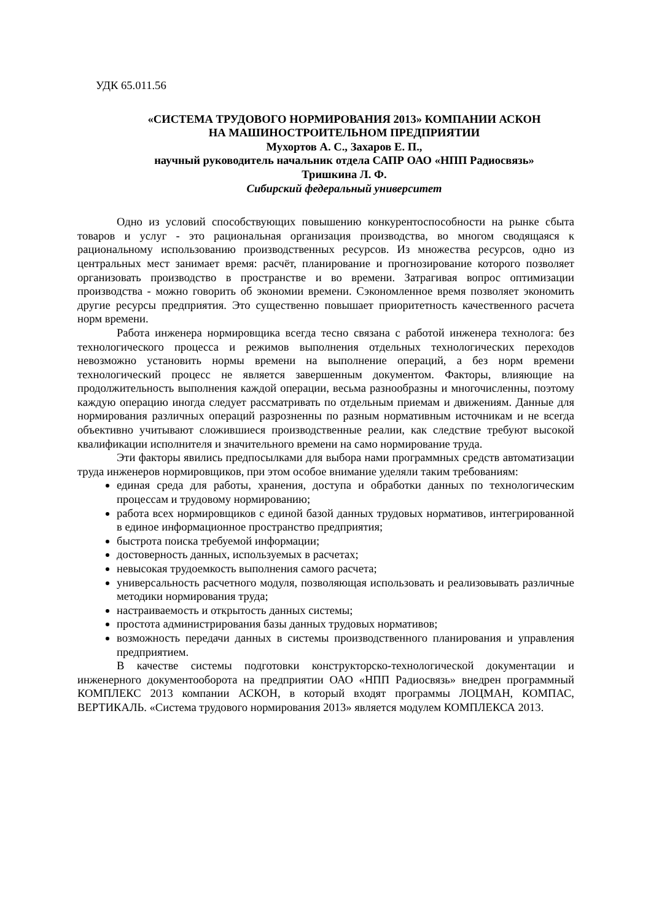УДК 65.011.56
«СИСТЕМА ТРУДОВОГО НОРМИРОВАНИЯ 2013» КОМПАНИИ АСКОН
НА МАШИНОСТРОИТЕЛЬНОМ ПРЕДПРИЯТИИ
Мухортов А. С., Захаров Е. П.,
научный руководитель начальник отдела САПР ОАО «НПП Радиосвязь»
Тришкина Л. Ф.
Сибирский федеральный университет
Одно из условий способствующих повышению конкурентоспособности на рынке сбыта товаров и услуг - это рациональная организация производства, во многом сводящаяся к рациональному использованию производственных ресурсов. Из множества ресурсов, одно из центральных мест занимает время: расчёт, планирование и прогнозирование которого позволяет организовать производство в пространстве и во времени. Затрагивая вопрос оптимизации производства - можно говорить об экономии времени. Сэкономленное время позволяет экономить другие ресурсы предприятия. Это существенно повышает приоритетность качественного расчета норм времени.
Работа инженера нормировщика всегда тесно связана с работой инженера технолога: без технологического процесса и режимов выполнения отдельных технологических переходов невозможно установить нормы времени на выполнение операций, а без норм времени технологический процесс не является завершенным документом. Факторы, влияющие на продолжительность выполнения каждой операции, весьма разнообразны и многочисленны, поэтому каждую операцию иногда следует рассматривать по отдельным приемам и движениям. Данные для нормирования различных операций разрозненны по разным нормативным источникам и не всегда объективно учитывают сложившиеся производственные реалии, как следствие требуют высокой квалификации исполнителя и значительного времени на само нормирование труда.
Эти факторы явились предпосылками для выбора нами программных средств автоматизации труда инженеров нормировщиков, при этом особое внимание уделяли таким требованиям:
единая среда для работы, хранения, доступа и обработки данных по технологическим процессам и трудовому нормированию;
работа всех нормировщиков с единой базой данных трудовых нормативов, интегрированной в единое информационное пространство предприятия;
быстрота поиска требуемой информации;
достоверность данных, используемых в расчетах;
невысокая трудоемкость выполнения самого расчета;
универсальность расчетного модуля, позволяющая использовать и реализовывать различные методики нормирования труда;
настраиваемость и открытость данных системы;
простота администрирования базы данных трудовых нормативов;
возможность передачи данных в системы производственного планирования и управления предприятием.
В качестве системы подготовки конструкторско-технологической документации и инженерного документооборота на предприятии ОАО «НПП Радиосвязь» внедрен программный КОМПЛЕКС 2013 компании АСКОН, в который входят программы ЛОЦМАН, КОМПАС, ВЕРТИКАЛЬ. «Система трудового нормирования 2013» является модулем КОМПЛЕКСА 2013.